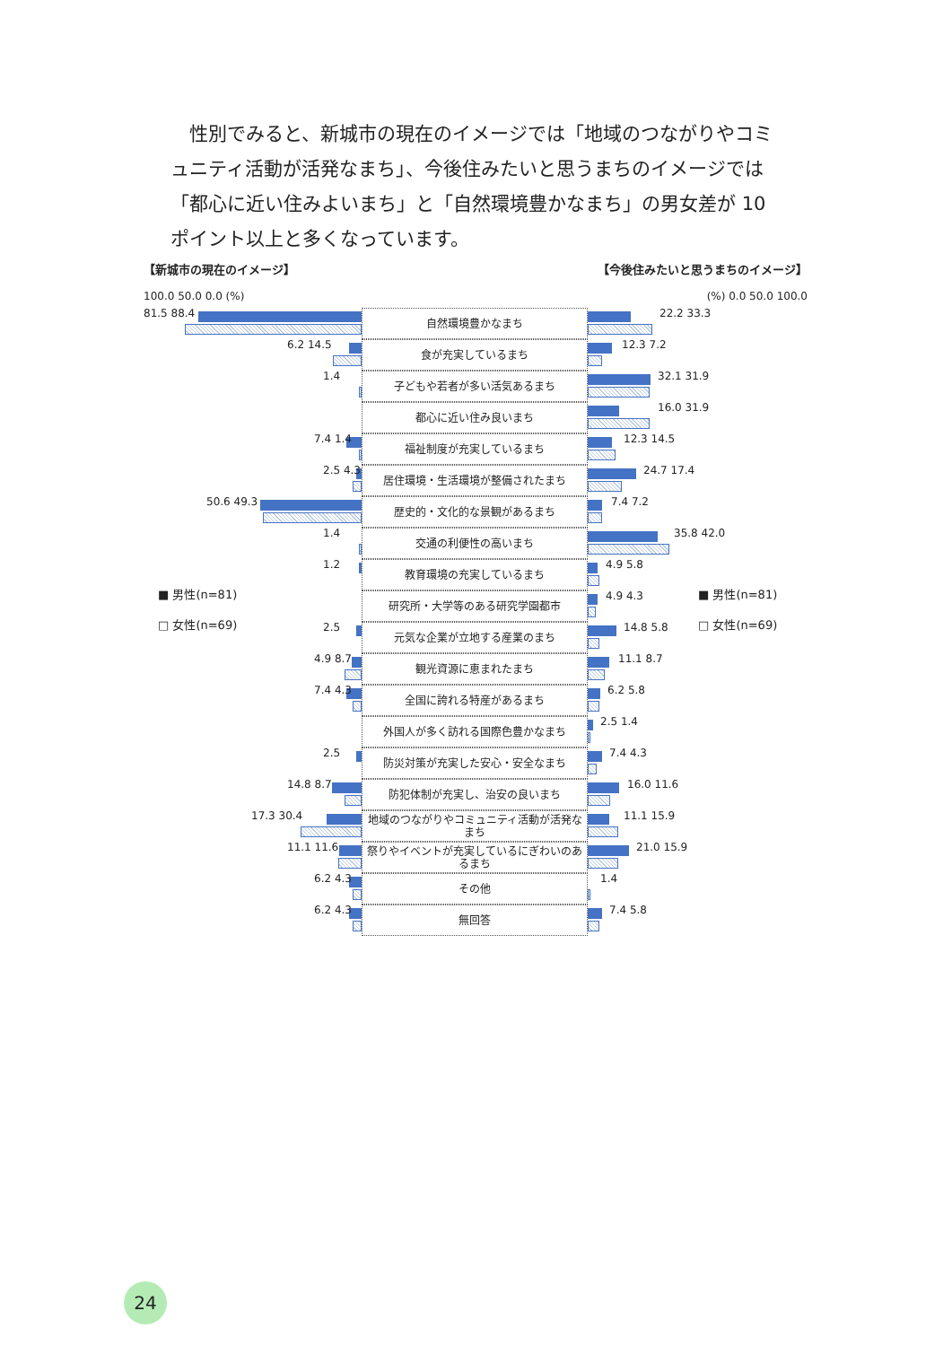性別でみると、新城市の現在のイメージでは「地域のつながりやコミュニティ活動が活発なまち」、今後住みたいと思うまちのイメージでは「都心に近い住みよいまち」と「自然環境豊かなまち」の男女差が 10 ポイント以上と多くなっています。
【新城市の現在のイメージ】 【今後住みたいと思うまちのイメージ】
100.0 50.0 0.0 (%) (%) 0.0 50.0 100.0
81.5 88.4
自然環境豊かなまち
22.2 33.3
6.2 14.5
食が充実しているまち
12.3 7.2
1.4
子どもや若者が多い活気あるまち
32.1 31.9
都心に近い住み良いまち
16.0 31.9
7.4 1.4
福祉制度が充実しているまち
12.3 14.5
2.5 4.3
居住環境・生活環境が整備されたまち
24.7 17.4
50.6 49.3
歴史的・文化的な景観があるまち
7.4 7.2
1.4
交通の利便性の高いまち
35.8 42.0
1.2
教育環境の充実しているまち
4.9 5.8
研究所・大学等のある研究学園都市
4.9 4.3
2.5
元気な企業が立地する産業のまち
14.8 5.8
4.9 8.7
観光資源に恵まれたまち
11.1 8.7
7.4 4.3
全国に誇れる特産があるまち
6.2 5.8
外国人が多く訪れる国際色豊かなまち
2.5 1.4
2.5
防災対策が充実した安心・安全なまち
7.4 4.3
14.8 8.7
防犯体制が充実し、治安の良いまち
16.0 11.6
17.3 30.4
地域のつながりやコミュニティ活動が活発なまち
11.1 15.9
11.1 11.6
祭りやイベントが充実しているにぎわいのあるまち
21.0 15.9
6.2 4.3
その他
1.4
6.2 4.3
無回答
7.4 5.8
■ 男性(n=81)
□ 女性(n=69)
■ 男性(n=81)
□ 女性(n=69)
24